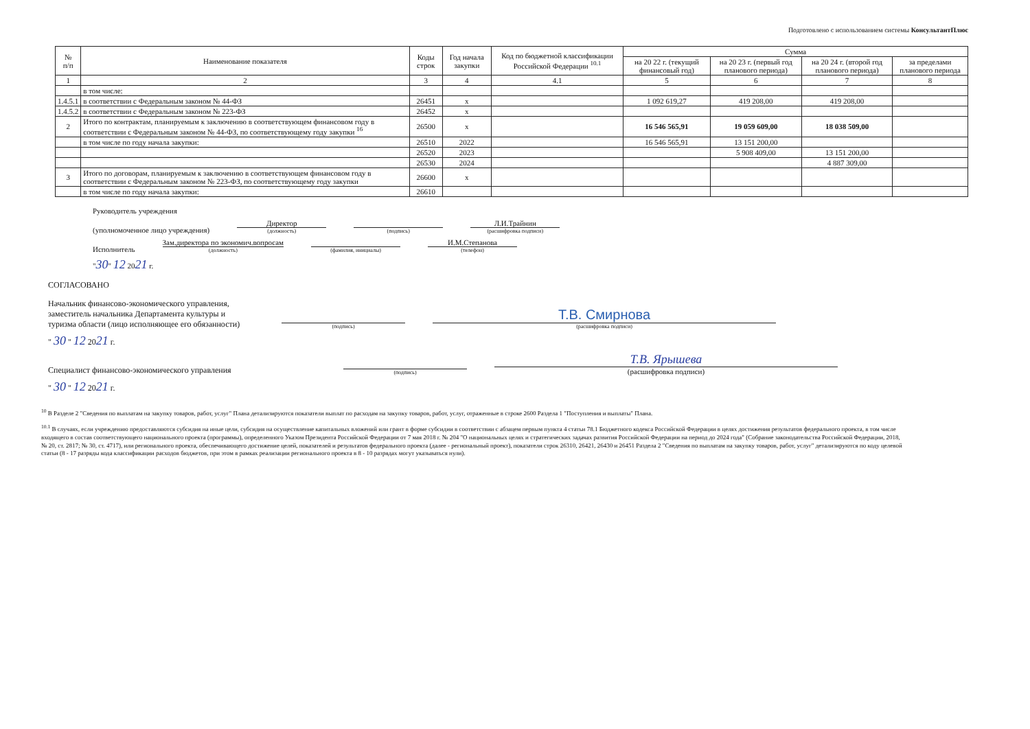Подготовлено с использованием системы КонсультантПлюс
| № п/п | Наименование показателя | Коды строк | Год начала закупки | Код по бюджетной классификации Российской Федерации <sup>10.1</sup> | Сумма | | | |
| --- | --- | --- | --- | --- | --- | --- | --- | --- |
| | | | | | на 20 22 г. (текущий финансовый год) | на 20 23 г. (первый год планового периода) | на 20 24 г. (второй год планового периода) | за пределами планового периода |
| 1 | 2 | 3 | 4 | 4.1 | 5 | 6 | 7 | 8 |
| | в том числе: | | | | | | | |
| 1.4.5.1 | в соответствии с Федеральным законом № 44-ФЗ | 26451 | x | | 1 092 619,27 | 419 208,00 | 419 208,00 | |
| 1.4.5.2 | в соответствии с Федеральным законом № 223-ФЗ | 26452 | x | | | | | |
| 2 | Итого по контрактам, планируемым к заключению в соответствующем финансовом году в соответствии с Федеральным законом № 44-ФЗ, по соответствующему году закупки <sup>16</sup> | 26500 | x | | 16 546 565,91 | 19 059 609,00 | 18 038 509,00 | |
| | в том числе по году начала закупки: | 26510 | 2022 | | 16 546 565,91 | 13 151 200,00 | | |
| | | 26520 | 2023 | | | 5 908 409,00 | 13 151 200,00 | |
| | | 26530 | 2024 | | | | 4 887 309,00 | |
| 3 | Итого по договорам, планируемым к заключению в соответствующем финансовом году в соответствии с Федеральным законом № 223-ФЗ, по соответствующему году закупки | 26600 | x | | | | | |
| | в том числе по году начала закупки: | 26610 | | | | | | |
Руководитель учреждения
(уполномоченное лицо учреждения)
Директор
(должность)
(подпись)
Л.И.Трайнин
(расшифровка подписи)
Исполнитель
Зам.директора по экономич.вопросам
(должность)
(фамилия, инициалы)
И.М.Степанова
(телефон)
"30" 12 2021 г.
СОГЛАСОВАНО
Начальник финансово-экономического управления, заместитель начальника Департамента культуры и туризма области (лицо исполняющее его обязанности)
(подпись)
Т.В. Смирнова
(расшифровка подписи)
" 30 " 12 2021 г.
Специалист финансово-экономического управления
(подпись)
Т.В. Ярышева
(расшифровка подписи)
" 30 " 12 2021 г.
<sup>10</sup> В Разделе 2 "Сведения по выплатам на закупку товаров, работ, услуг" Плана детализируются показатели выплат по расходам на закупку товаров, работ, услуг, отраженные в строке 2600 Раздела 1 "Поступления и выплаты" Плана.
<sup>10.1</sup> В случаях, если учреждению предоставляются субсидия на иные цели, субсидия на осуществление капитальных вложений или грант в форме субсидии в соответствии с абзацем первым пункта 4 статьи 78.1 Бюджетного кодекса Российской Федерации в целях достижения результатов федерального проекта, в том числе входящего в состав соответствующего национального проекта (программы), определенного Указом Президента Российской Федерации от 7 мая 2018 г. № 204 "О национальных целях и стратегических задачах развития Российской Федерации на период до 2024 года" (Собрание законодательства Российской Федерации, 2018, № 20, ст. 2817; № 30, ст. 4717), или регионального проекта, обеспечивающего достижение целей, показателей и результатов федерального проекта (далее - региональный проект), показатели строк 26310, 26421, 26430 и 26451 Раздела 2 "Сведения по выплатам на закупку товаров, работ, услуг" детализируются по коду целевой статьи (8 - 17 разряды кода классификации расходов бюджетов, при этом в рамках реализации регионального проекта в 8 - 10 разрядах могут указываться нули).